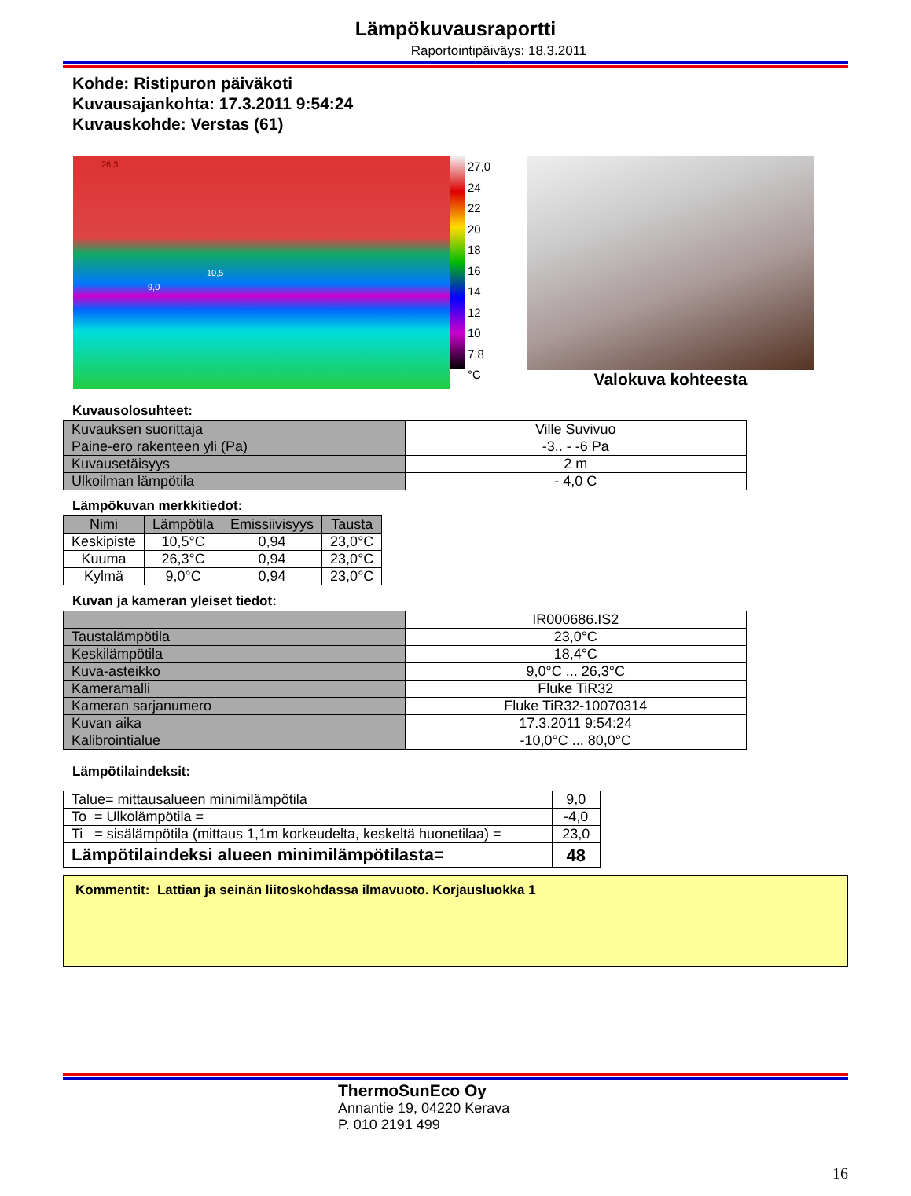Lämpökuvausraportti
Raportointipäiväys: 18.3.2011
Kohde: Ristipuron päiväkoti
Kuvausajankohta: 17.3.2011 9:54:24
Kuvauskohde: Verstas (61)
26,3
10,5
9,0
27,0
24
22
20
18
16
14
12
10
7,8
°C
Valokuva kohteesta
Kuvausolosuhteet:
| Kuvauksen suorittaja | Ville Suvivuo |
| Paine-ero rakenteen yli (Pa) | -3.. - -6 Pa |
| Kuvausetäisyys | 2 m |
| Ulkoilman lämpötila | - 4,0 C |
Lämpökuvan merkkitiedot:
| Nimi | Lämpötila | Emissiivisyys | Tausta |
| --- | --- | --- | --- |
| Keskipiste | 10,5°C | 0,94 | 23,0°C |
| Kuuma | 26,3°C | 0,94 | 23,0°C |
| Kylmä | 9,0°C | 0,94 | 23,0°C |
Kuvan ja kameran yleiset tiedot:
| | IR000686.IS2 |
| Taustalämpötila | 23,0°C |
| Keskilämpötila | 18,4°C |
| Kuva-asteikko | 9,0°C ... 26,3°C |
| Kameramalli | Fluke TiR32 |
| Kameran sarjanumero | Fluke TiR32-10070314 |
| Kuvan aika | 17.3.2011 9:54:24 |
| Kalibrointialue | -10,0°C ... 80,0°C |
Lämpötilaindeksit:
| Talue= mittausalueen minimilämpötila | 9,0 |
| To = Ulkolämpötila = | -4,0 |
| Ti = sisälämpötila (mittaus 1,1m korkeudelta, keskeltä huonetilaa) = | 23,0 |
| Lämpötilaindeksi alueen minimilämpötilasta= | 48 |
Kommentit: Lattian ja seinän liitoskohdassa ilmavuoto. Korjausluokka 1
ThermoSunEco Oy
Annantie 19, 04220 Kerava
P. 010 2191 499
16